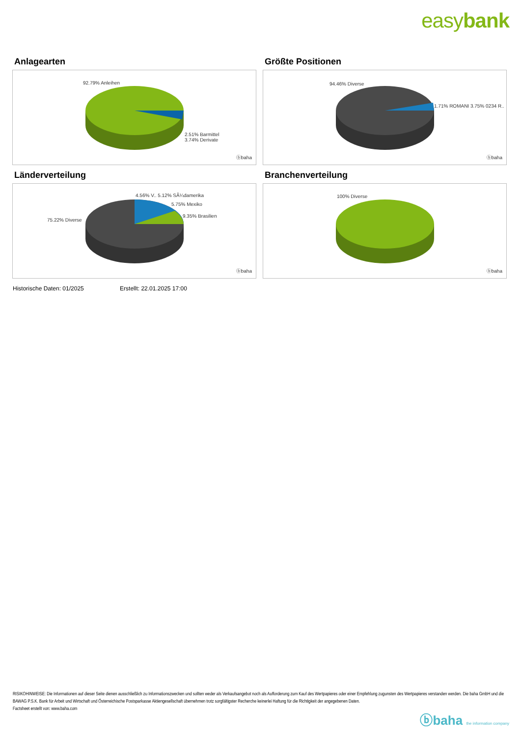easybank
Anlagearten
92.79% Anleihen
2.51% Barmittel
3.74% Derivate
ⓑbaha
Größte Positionen
94.46% Diverse
1.71% ROMANI 3.75% 0234 R..
ⓑbaha
Länderverteilung
4.56% V.. 5.12% SÃ¼damerika
5.75% Mexiko
9.35% Brasilien
75.22% Diverse
ⓑbaha
Branchenverteilung
100% Diverse
ⓑbaha
Historische Daten: 01/2025 Erstellt: 22.01.2025 17:00
RISIKOHINWEISE: Die Informationen auf dieser Seite dienen ausschließlich zu Informationszwecken und sollten weder als Verkaufsangebot noch als Aufforderung zum Kauf des Wertpapieres oder einer Empfehlung zugunsten des Wertpapieres verstanden werden. Die baha GmbH und die BAWAG P.S.K. Bank für Arbeit und Wirtschaft und Österreichische Postsparkasse Aktiengesellschaft übernehmen trotz sorgfältigster Recherche keinerlei Haftung für die Richtigkeit der angegebenen Daten.
Factsheet erstellt von: www.baha.com
ⓑbaha the information company